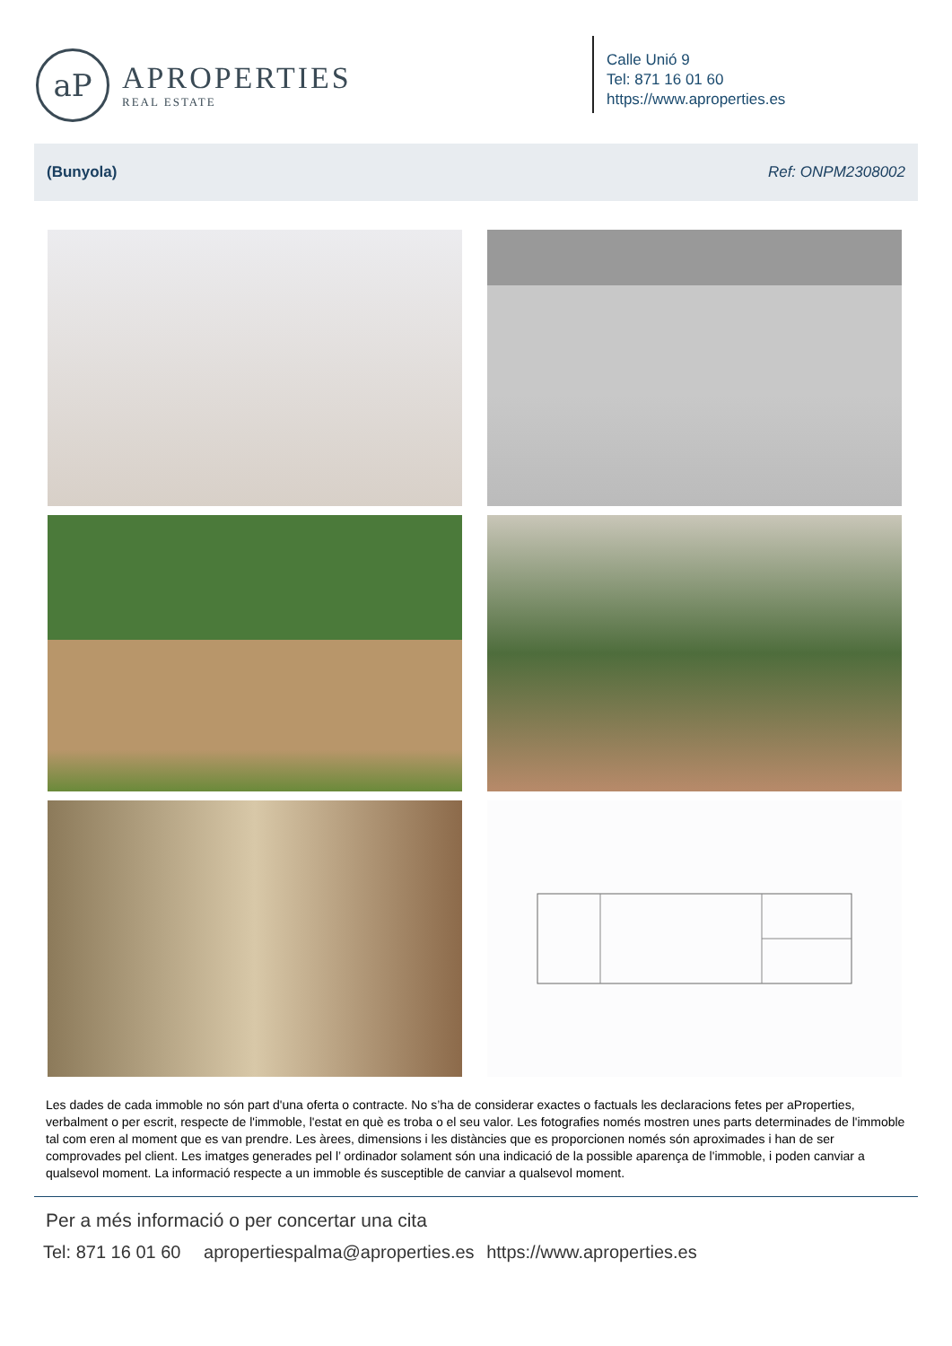aP
APROPERTIES
REAL ESTATE
Calle Unió 9
Tel: 871 16 01 60
https://www.aproperties.es
(Bunyola) Ref: ONPM2308002
Les dades de cada immoble no són part d'una oferta o contracte. No s’ha de considerar exactes o factuals les declaracions fetes per aProperties, verbalment o per escrit, respecte de l'immoble, l'estat en què es troba o el seu valor. Les fotografies només mostren unes parts determinades de l'immoble tal com eren al moment que es van prendre. Les àrees, dimensions i les distàncies que es proporcionen només són aproximades i han de ser comprovades pel client. Les imatges generades pel l’ ordinador solament són una indicació de la possible aparença de l'immoble, i poden canviar a qualsevol moment. La informació respecte a un immoble és susceptible de canviar a qualsevol moment.
Per a més informació o per concertar una cita
Tel: 871 16 01 60 apropertiespalma@aproperties.es https://www.aproperties.es